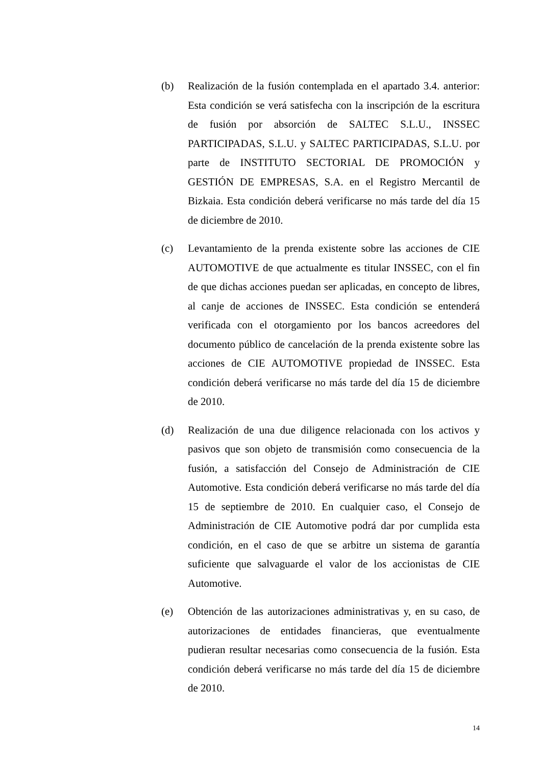(b) Realización de la fusión contemplada en el apartado 3.4. anterior: Esta condición se verá satisfecha con la inscripción de la escritura de fusión por absorción de SALTEC S.L.U., INSSEC PARTICIPADAS, S.L.U. y SALTEC PARTICIPADAS, S.L.U. por parte de INSTITUTO SECTORIAL DE PROMOCIÓN y GESTIÓN DE EMPRESAS, S.A. en el Registro Mercantil de Bizkaia. Esta condición deberá verificarse no más tarde del día 15 de diciembre de 2010.
(c) Levantamiento de la prenda existente sobre las acciones de CIE AUTOMOTIVE de que actualmente es titular INSSEC, con el fin de que dichas acciones puedan ser aplicadas, en concepto de libres, al canje de acciones de INSSEC. Esta condición se entenderá verificada con el otorgamiento por los bancos acreedores del documento público de cancelación de la prenda existente sobre las acciones de CIE AUTOMOTIVE propiedad de INSSEC. Esta condición deberá verificarse no más tarde del día 15 de diciembre de 2010.
(d) Realización de una due diligence relacionada con los activos y pasivos que son objeto de transmisión como consecuencia de la fusión, a satisfacción del Consejo de Administración de CIE Automotive. Esta condición deberá verificarse no más tarde del día 15 de septiembre de 2010. En cualquier caso, el Consejo de Administración de CIE Automotive podrá dar por cumplida esta condición, en el caso de que se arbitre un sistema de garantía suficiente que salvaguarde el valor de los accionistas de CIE Automotive.
(e) Obtención de las autorizaciones administrativas y, en su caso, de autorizaciones de entidades financieras, que eventualmente pudieran resultar necesarias como consecuencia de la fusión. Esta condición deberá verificarse no más tarde del día 15 de diciembre de 2010.
14